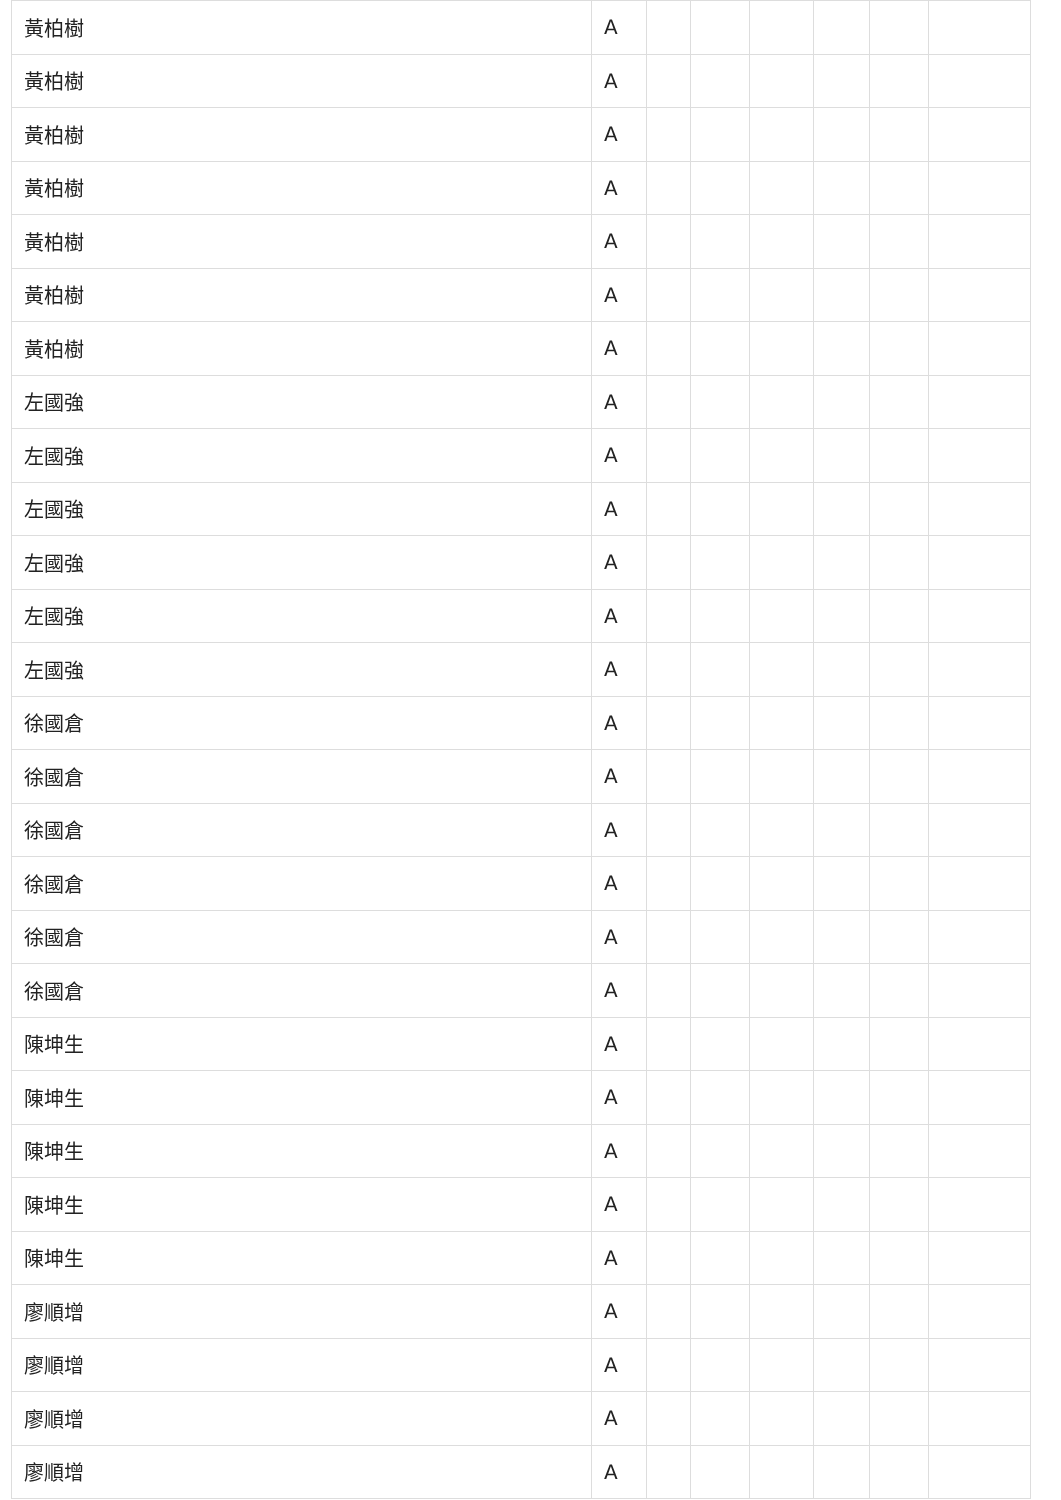| 黃柏樹 | A | | | | | | |
| 黃柏樹 | A | | | | | | |
| 黃柏樹 | A | | | | | | |
| 黃柏樹 | A | | | | | | |
| 黃柏樹 | A | | | | | | |
| 黃柏樹 | A | | | | | | |
| 黃柏樹 | A | | | | | | |
| 左國強 | A | | | | | | |
| 左國強 | A | | | | | | |
| 左國強 | A | | | | | | |
| 左國強 | A | | | | | | |
| 左國強 | A | | | | | | |
| 左國強 | A | | | | | | |
| 徐國倉 | A | | | | | | |
| 徐國倉 | A | | | | | | |
| 徐國倉 | A | | | | | | |
| 徐國倉 | A | | | | | | |
| 徐國倉 | A | | | | | | |
| 徐國倉 | A | | | | | | |
| 陳坤生 | A | | | | | | |
| 陳坤生 | A | | | | | | |
| 陳坤生 | A | | | | | | |
| 陳坤生 | A | | | | | | |
| 陳坤生 | A | | | | | | |
| 廖順增 | A | | | | | | |
| 廖順增 | A | | | | | | |
| 廖順增 | A | | | | | | |
| 廖順增 | A | | | | | | |